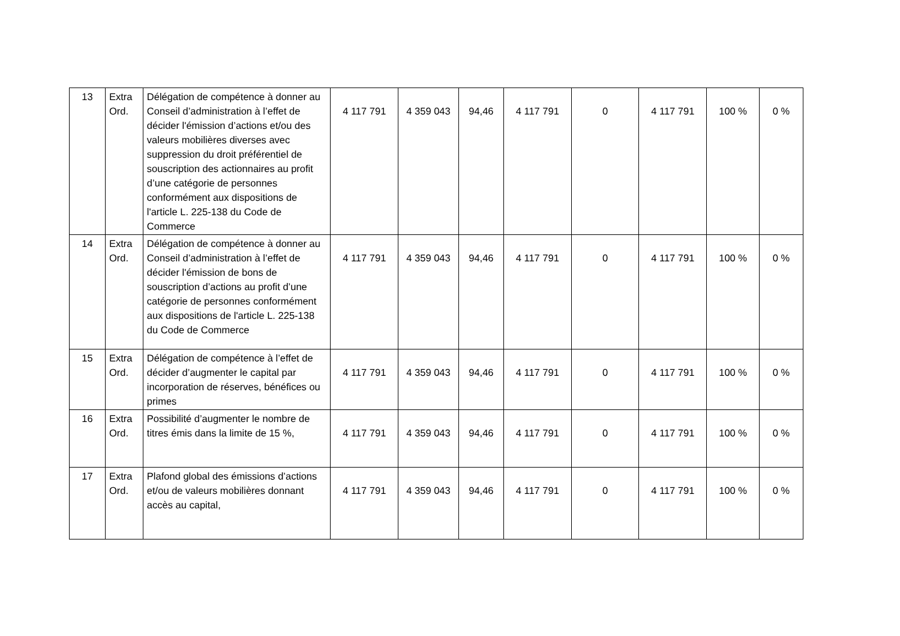| 13 | Extra Ord. | Délégation de compétence à donner au Conseil d’administration à l’effet de décider l'émission d’actions et/ou des valeurs mobilières diverses avec suppression du droit préférentiel de souscription des actionnaires au profit d’une catégorie de personnes conformément aux dispositions de l'article L. 225-138 du Code de Commerce | 4 117 791 | 4 359 043 | 94,46 | 4 117 791 | 0 | 4 117 791 | 100 % | 0 % |
| 14 | Extra Ord. | Délégation de compétence à donner au Conseil d’administration à l’effet de décider l'émission de bons de souscription d’actions au profit d’une catégorie de personnes conformément aux dispositions de l'article L. 225-138 du Code de Commerce | 4 117 791 | 4 359 043 | 94,46 | 4 117 791 | 0 | 4 117 791 | 100 % | 0 % |
| 15 | Extra Ord. | Délégation de compétence à l’effet de décider d’augmenter le capital par incorporation de réserves, bénéfices ou primes | 4 117 791 | 4 359 043 | 94,46 | 4 117 791 | 0 | 4 117 791 | 100 % | 0 % |
| 16 | Extra Ord. | Possibilité d’augmenter le nombre de titres émis dans la limite de 15 %, | 4 117 791 | 4 359 043 | 94,46 | 4 117 791 | 0 | 4 117 791 | 100 % | 0 % |
| 17 | Extra Ord. | Plafond global des émissions d’actions et/ou de valeurs mobilières donnant accès au capital, | 4 117 791 | 4 359 043 | 94,46 | 4 117 791 | 0 | 4 117 791 | 100 % | 0 % |